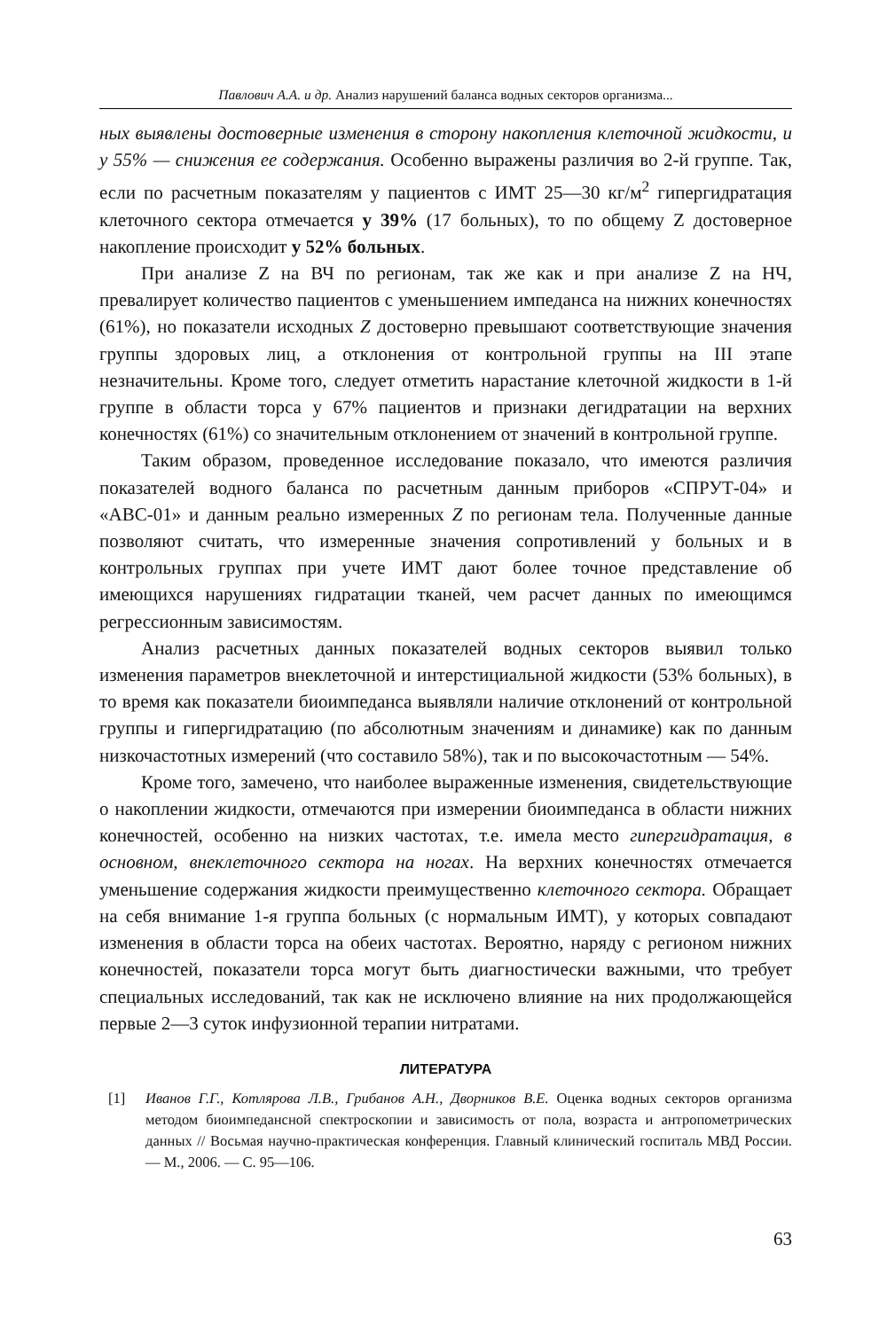Павлович А.А. и др. Анализ нарушений баланса водных секторов организма...
ных выявлены достоверные изменения в сторону накопления клеточной жидкости, и у 55% — снижения ее содержания. Особенно выражены различия во 2-й группе. Так, если по расчетным показателям у пациентов с ИМТ 25—30 кг/м<sup>2</sup> гипергидратация клеточного сектора отмечается у 39% (17 больных), то по общему Z достоверное накопление происходит у 52% больных.
При анализе Z на ВЧ по регионам, так же как и при анализе Z на НЧ, превалирует количество пациентов с уменьшением импеданса на нижних конечностях (61%), но показатели исходных Z достоверно превышают соответствующие значения группы здоровых лиц, а отклонения от контрольной группы на III этапе незначительны. Кроме того, следует отметить нарастание клеточной жидкости в 1-й группе в области торса у 67% пациентов и признаки дегидратации на верхних конечностях (61%) со значительным отклонением от значений в контрольной группе.
Таким образом, проведенное исследование показало, что имеются различия показателей водного баланса по расчетным данным приборов «СПРУТ-04» и «АВС-01» и данным реально измеренных Z по регионам тела. Полученные данные позволяют считать, что измеренные значения сопротивлений у больных и в контрольных группах при учете ИМТ дают более точное представление об имеющихся нарушениях гидратации тканей, чем расчет данных по имеющимся регрессионным зависимостям.
Анализ расчетных данных показателей водных секторов выявил только изменения параметров внеклеточной и интерстициальной жидкости (53% больных), в то время как показатели биоимпеданса выявляли наличие отклонений от контрольной группы и гипергидратацию (по абсолютным значениям и динамике) как по данным низкочастотных измерений (что составило 58%), так и по высокочастотным — 54%.
Кроме того, замечено, что наиболее выраженные изменения, свидетельствующие о накоплении жидкости, отмечаются при измерении биоимпеданса в области нижних конечностей, особенно на низких частотах, т.е. имела место гипергидратация, в основном, внеклеточного сектора на ногах. На верхних конечностях отмечается уменьшение содержания жидкости преимущественно клеточного сектора. Обращает на себя внимание 1-я группа больных (с нормальным ИМТ), у которых совпадают изменения в области торса на обеих частотах. Вероятно, наряду с регионом нижних конечностей, показатели торса могут быть диагностически важными, что требует специальных исследований, так как не исключено влияние на них продолжающейся первые 2—3 суток инфузионной терапии нитратами.
ЛИТЕРАТУРА
[1] Иванов Г.Г., Котлярова Л.В., Грибанов А.Н., Дворников В.Е. Оценка водных секторов организма методом биоимпедансной спектроскопии и зависимость от пола, возраста и антропометрических данных // Восьмая научно-практическая конференция. Главный клинический госпиталь МВД России. — М., 2006. — С. 95—106.
63